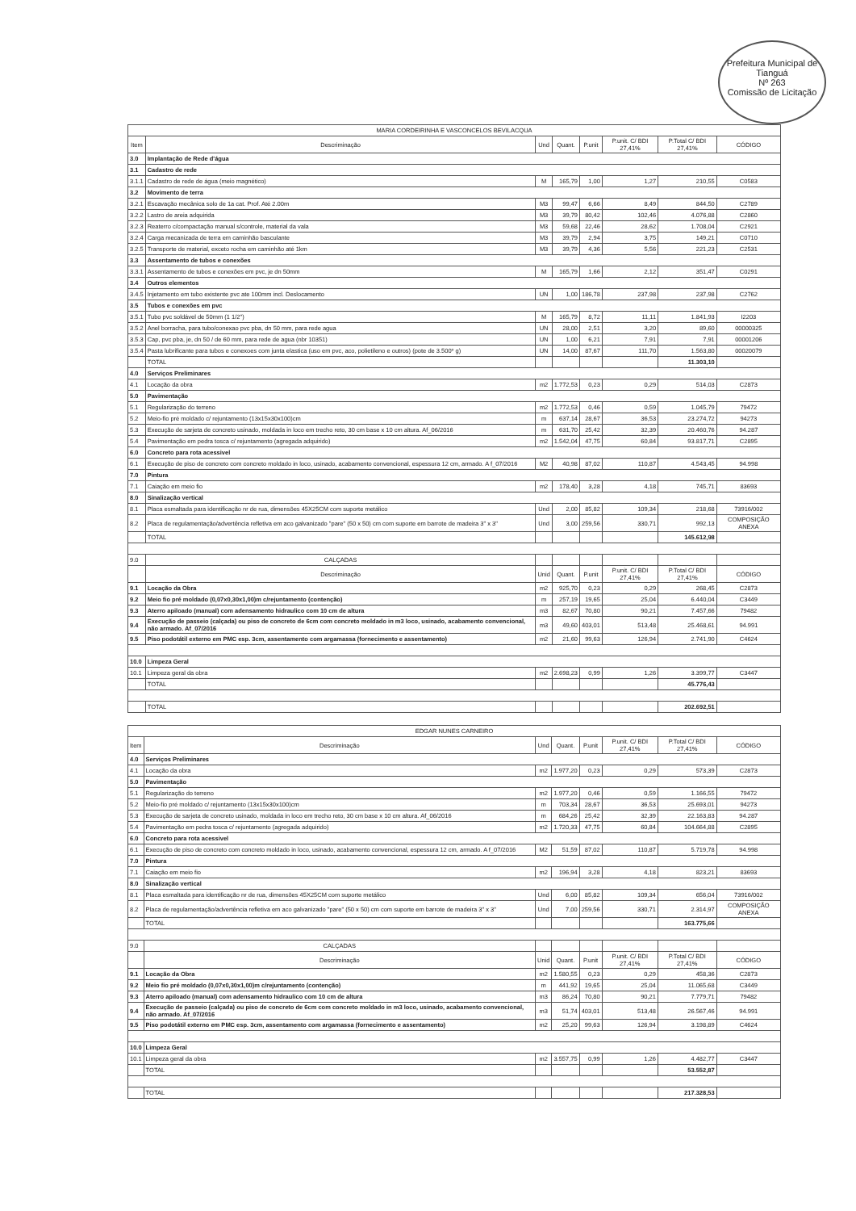Prefeitura Municipal de Tianguá
Nº 263
Comissão de Licitação
| MARIA CORDEIRINHA E VASCONCELOS BEVILACQUA | | | | | | | |
| --- | --- | --- | --- | --- | --- | --- | --- |
| Item | Descriminação | Und | Quant. | P.unit | P.unit. C/ BDI 27,41% | P.Total C/ BDI 27,41% | CÓDIGO |
| 3.0 | Implantação de Rede d'água | | | | | | |
| 3.1 | Cadastro de rede | | | | | | |
| 3.1.1 | Cadastro de rede de água (meio magnético) | M | 165,79 | 1,00 | 1,27 | 210,55 | C0583 |
| 3.2 | Movimento de terra | | | | | | |
| 3.2.1 | Escavação mecânica solo de 1a cat. Prof. Até 2.00m | M3 | 99,47 | 6,66 | 8,49 | 844,50 | C2789 |
| 3.2.2 | Lastro de areia adquirida | M3 | 39,79 | 80,42 | 102,46 | 4.076,88 | C2860 |
| 3.2.3 | Reaterro c/compactação manual s/controle, material da vala | M3 | 59,68 | 22,46 | 28,62 | 1.708,04 | C2921 |
| 3.2.4 | Carga mecanizada de terra em caminhão basculante | M3 | 39,79 | 2,94 | 3,75 | 149,21 | C0710 |
| 3.2.5 | Transporte de material, exceto rocha em caminhão até 1km | M3 | 39,79 | 4,36 | 5,56 | 221,23 | C2531 |
| 3.3 | Assentamento de tubos e conexões | | | | | | |
| 3.3.1 | Assentamento de tubos e conexões em pvc, je dn 50mm | M | 165,79 | 1,66 | 2,12 | 351,47 | C0291 |
| 3.4 | Outros elementos | | | | | | |
| 3.4.5 | Injetamento em tubo existente pvc ate 100mm incl. Deslocamento | UN | 1,00 | 186,78 | 237,98 | 237,98 | C2762 |
| 3.5 | Tubos e conexões em pvc | | | | | | |
| 3.5.1 | Tubo pvc soldável de 50mm (1 1/2") | M | 165,79 | 8,72 | 11,11 | 1.841,93 | I2203 |
| 3.5.2 | Anel borracha, para tubo/conexao pvc pba, dn 50 mm, para rede agua | UN | 28,00 | 2,51 | 3,20 | 89,60 | 00000325 |
| 3.5.3 | Cap, pvc pba, je, dn 50 / de 60 mm, para rede de agua (nbr 10351) | UN | 1,00 | 6,21 | 7,91 | 7,91 | 00001206 |
| 3.5.4 | Pasta lubrificante para tubos e conexoes com junta elastica (uso em pvc, aco, polietileno e outros) (pote de 3.500* g) | UN | 14,00 | 87,67 | 111,70 | 1.563,80 | 00020079 |
| | TOTAL | | | | | 11.303,10 | |
| 4.0 | Serviços Preliminares | | | | | | |
| 4.1 | Locação da obra | m2 | 1.772,53 | 0,23 | 0,29 | 514,03 | C2873 |
| 5.0 | Pavimentação | | | | | | |
| 5.1 | Regularização do terreno | m2 | 1.772,53 | 0,46 | 0,59 | 1.045,79 | 79472 |
| 5.2 | Meio-fio pré moldado c/ rejuntamento (13x15x30x100)cm | m | 637,14 | 28,67 | 36,53 | 23.274,72 | 94273 |
| 5.3 | Execução de sarjeta de concreto usinado, moldada in loco em trecho reto, 30 cm base x 10 cm altura. Af_06/2016 | m | 631,70 | 25,42 | 32,39 | 20.460,76 | 94.287 |
| 5.4 | Pavimentação em pedra tosca c/ rejuntamento (agregada adquirido) | m2 | 1.542,04 | 47,75 | 60,84 | 93.817,71 | C2895 |
| 6.0 | Concreto para rota acessivel | | | | | | |
| 6.1 | Execução de piso de concreto com concreto moldado in loco, usinado, acabamento convencional, espessura 12 cm, armado. A f_07/2016 | M2 | 40,98 | 87,02 | 110,87 | 4.543,45 | 94.998 |
| 7.0 | Pintura | | | | | | |
| 7.1 | Caiação em meio fio | m2 | 178,40 | 3,28 | 4,18 | 745,71 | 83693 |
| 8.0 | Sinalização vertical | | | | | | |
| 8.1 | Placa esmaltada para identificação nr de rua, dimensões 45X25CM com suporte metálico | Und | 2,00 | 85,82 | 109,34 | 218,68 | 73916/002 |
| 8.2 | Placa de regulamentação/advertência refletiva em aco galvanizado "pare" (50 x 50) cm com suporte em barrote de madeira 3" x 3" | Und | 3,00 | 259,56 | 330,71 | 992,13 | COMPOSIÇÃO ANEXA |
| | TOTAL | | | | | 145.612,98 | |
| 9.0 | CALÇADAS | | | | | | |
| | Descriminação | Unid | Quant. | P.unit | P.unit. C/ BDI 27,41% | P.Total C/ BDI 27,41% | CÓDIGO |
| 9.1 | Locação da Obra | m2 | 925,70 | 0,23 | 0,29 | 268,45 | C2873 |
| 9.2 | Meio fio pré moldado (0,07x0,30x1,00)m c/rejuntamento (contenção) | m | 257,19 | 19,65 | 25,04 | 6.440,04 | C3449 |
| 9.3 | Aterro apiloado (manual) com adensamento hidraulico com 10 cm de altura | m3 | 82,67 | 70,80 | 90,21 | 7.457,66 | 79482 |
| 9.4 | Execução de passeio (calçada) ou piso de concreto de 6cm com concreto moldado in m3 loco, usinado, acabamento convencional, não armado. Af_07/2016 | m3 | 49,60 | 403,01 | 513,48 | 25.468,61 | 94.991 |
| 9.5 | Piso podotátil externo em PMC esp. 3cm, assentamento com argamassa (fornecimento e assentamento) | m2 | 21,60 | 99,63 | 126,94 | 2.741,90 | C4624 |
| 10.0 | Limpeza Geral | | | | | | |
| 10.1 | Limpeza geral da obra | m2 | 2.698,23 | 0,99 | 1,26 | 3.399,77 | C3447 |
| | TOTAL | | | | | 45.776,43 | |
| | TOTAL | | | | | 202.692,51 | |
| EDGAR NUNES CARNEIRO | | | | | | | |
| --- | --- | --- | --- | --- | --- | --- | --- |
| Item | Descriminação | Und | Quant. | P.unit | P.unit. C/ BDI 27,41% | P.Total C/ BDI 27,41% | CÓDIGO |
| 4.0 | Serviços Preliminares | | | | | | |
| 4.1 | Locação da obra | m2 | 1.977,20 | 0,23 | 0,29 | 573,39 | C2873 |
| 5.0 | Pavimentação | | | | | | |
| 5.1 | Regularização do terreno | m2 | 1.977,20 | 0,46 | 0,59 | 1.166,55 | 79472 |
| 5.2 | Meio-fio pré moldado c/ rejuntamento (13x15x30x100)cm | m | 703,34 | 28,67 | 36,53 | 25.693,01 | 94273 |
| 5.3 | Execução de sarjeta de concreto usinado, moldada in loco em trecho reto, 30 cm base x 10 cm altura. Af_06/2016 | m | 684,26 | 25,42 | 32,39 | 22.163,83 | 94.287 |
| 5.4 | Pavimentação em pedra tosca c/ rejuntamento (agregada adquirido) | m2 | 1.720,33 | 47,75 | 60,84 | 104.664,88 | C2895 |
| 6.0 | Concreto para rota acessivel | | | | | | |
| 6.1 | Execução de piso de concreto com concreto moldado in loco, usinado, acabamento convencional, espessura 12 cm, armado. A f_07/2016 | M2 | 51,59 | 87,02 | 110,87 | 5.719,78 | 94.998 |
| 7.0 | Pintura | | | | | | |
| 7.1 | Caiação em meio fio | m2 | 196,94 | 3,28 | 4,18 | 823,21 | 83693 |
| 8.0 | Sinalização vertical | | | | | | |
| 8.1 | Placa esmaltada para identificação nr de rua, dimensões 45X25CM com suporte metálico | Und | 6,00 | 85,82 | 109,34 | 656,04 | 73916/002 |
| 8.2 | Placa de regulamentação/advertência refletiva em aco galvanizado "pare" (50 x 50) cm com suporte em barrote de madeira 3" x 3" | Und | 7,00 | 259,56 | 330,71 | 2.314,97 | COMPOSIÇÃO ANEXA |
| | TOTAL | | | | | 163.775,66 | |
| 9.0 | CALÇADAS | | | | | | |
| | Descriminação | Unid | Quant. | P.unit | P.unit. C/ BDI 27,41% | P.Total C/ BDI 27,41% | CÓDIGO |
| 9.1 | Locação da Obra | m2 | 1.580,55 | 0,23 | 0,29 | 458,36 | C2873 |
| 9.2 | Meio fio pré moldado (0,07x0,30x1,00)m c/rejuntamento (contenção) | m | 441,92 | 19,65 | 25,04 | 11.065,68 | C3449 |
| 9.3 | Aterro apiloado (manual) com adensamento hidraulico com 10 cm de altura | m3 | 86,24 | 70,80 | 90,21 | 7.779,71 | 79482 |
| 9.4 | Execução de passeio (calçada) ou piso de concreto de 6cm com concreto moldado in m3 loco, usinado, acabamento convencional, não armado. Af_07/2016 | m3 | 51,74 | 403,01 | 513,48 | 26.567,46 | 94.991 |
| 9.5 | Piso podotátil externo em PMC esp. 3cm, assentamento com argamassa (fornecimento e assentamento) | m2 | 25,20 | 99,63 | 126,94 | 3.198,89 | C4624 |
| 10.0 | Limpeza Geral | | | | | | |
| 10.1 | Limpeza geral da obra | m2 | 3.557,75 | 0,99 | 1,26 | 4.482,77 | C3447 |
| | TOTAL | | | | | 53.552,87 | |
| | TOTAL | | | | | 217.328,53 | |